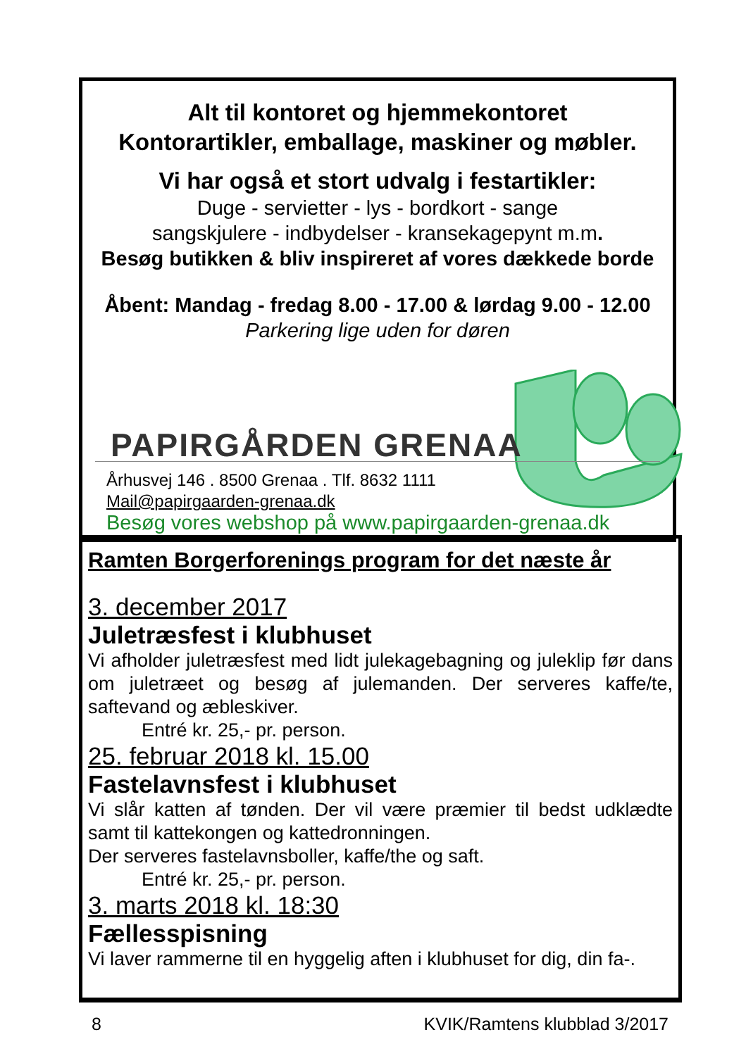Alt til kontoret og hjemmekontoret
Kontorartikler, emballage, maskiner og møbler.
Vi har også et stort udvalg i festartikler:
Duge - servietter - lys - bordkort - sange
sangskjulere - indbydelser - kransekagepynt m.m.
Besøg butikken & bliv inspireret af vores dækkede borde
Åbent: Mandag - fredag 8.00 - 17.00 & lørdag 9.00 - 12.00
Parkering lige uden for døren
PAPIRGÅRDEN GRENAA
Århusvej 146 . 8500 Grenaa . Tlf. 8632 1111
Mail@papirgaarden-grenaa.dk
Besøg vores webshop på www.papirgaarden-grenaa.dk
Ramten Borgerforenings program for det næste år
3. december 2017
Juletræsfest i klubhuset
Vi afholder juletræsfest med lidt julekagebagning og juleklip før dans om juletræet og besøg af julemanden. Der serveres kaffe/te, saftevand og æbleskiver.
Entré kr. 25,- pr. person.
25. februar 2018 kl. 15.00
Fastelavnsfest i klubhuset
Vi slår katten af tønden. Der vil være præmier til bedst udklædte samt til kattekongen og kattedronningen.
Der serveres fastelavnsboller, kaffe/the og saft.
Entré kr. 25,- pr. person.
3. marts 2018 kl. 18:30
Fællesspisning
Vi laver rammerne til en hyggelig aften i klubhuset for dig, din fa-.
8 KVIK/Ramtens klubblad 3/2017